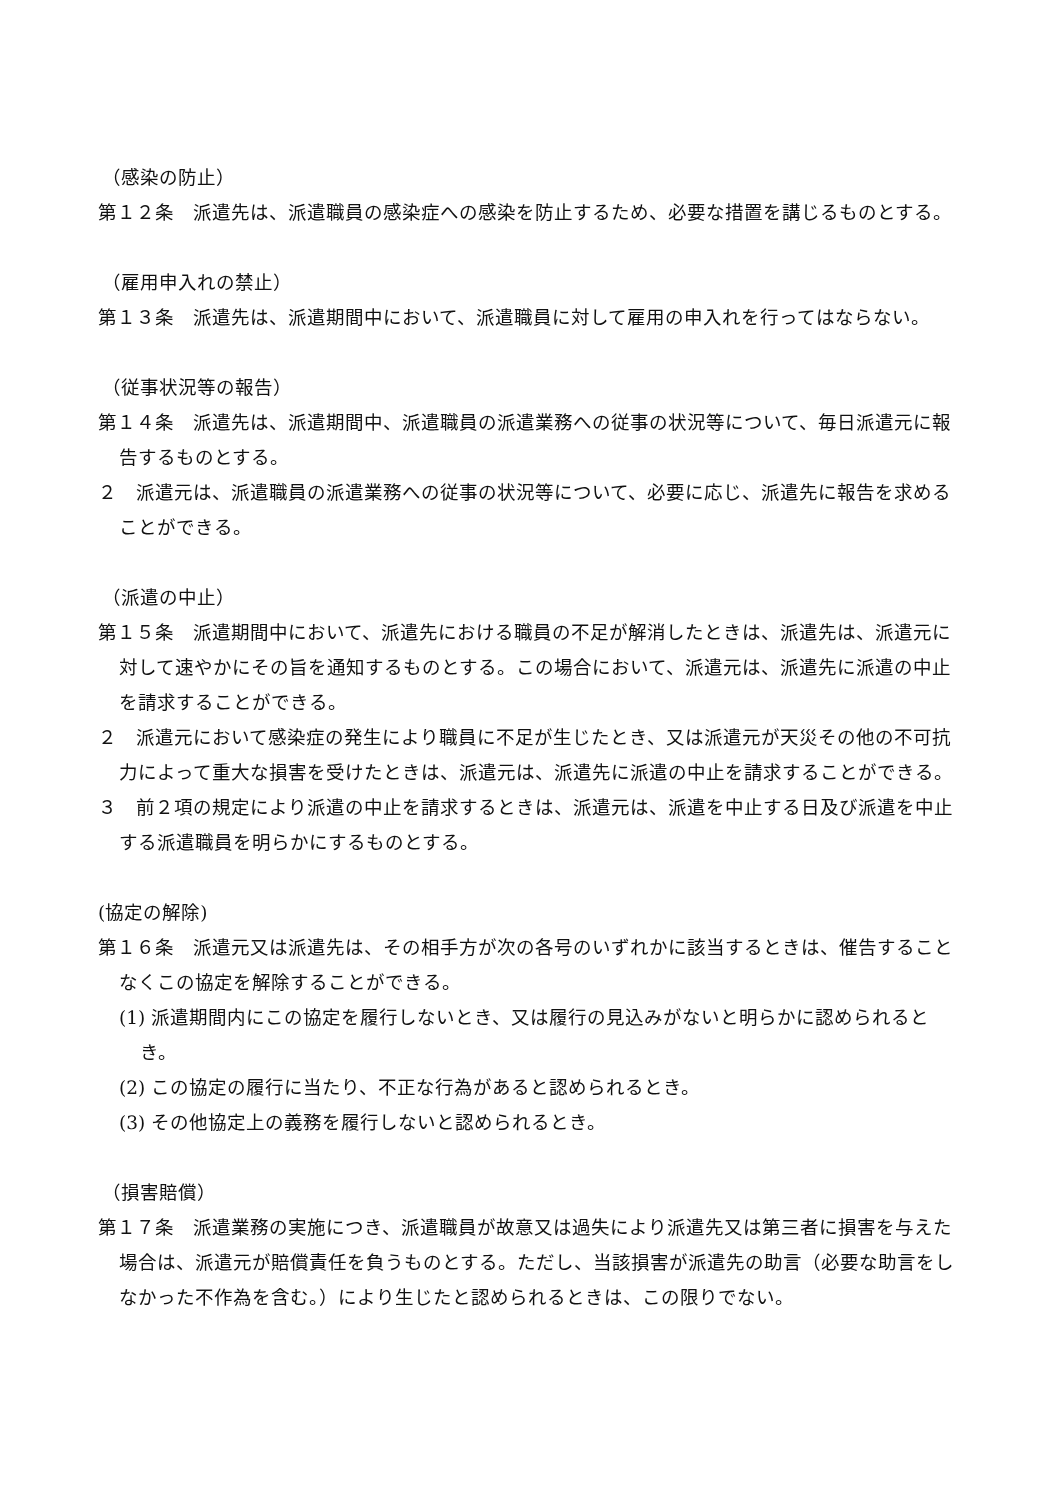（感染の防止）
第１２条　派遣先は、派遣職員の感染症への感染を防止するため、必要な措置を講じるものとする。
（雇用申入れの禁止）
第１３条　派遣先は、派遣期間中において、派遣職員に対して雇用の申入れを行ってはならない。
（従事状況等の報告）
第１４条　派遣先は、派遣期間中、派遣職員の派遣業務への従事の状況等について、毎日派遣元に報告するものとする。
２　派遣元は、派遣職員の派遣業務への従事の状況等について、必要に応じ、派遣先に報告を求めることができる。
（派遣の中止）
第１５条　派遣期間中において、派遣先における職員の不足が解消したときは、派遣先は、派遣元に対して速やかにその旨を通知するものとする。この場合において、派遣元は、派遣先に派遣の中止を請求することができる。
２　派遣元において感染症の発生により職員に不足が生じたとき、又は派遣元が天災その他の不可抗力によって重大な損害を受けたときは、派遣元は、派遣先に派遣の中止を請求することができる。
３　前２項の規定により派遣の中止を請求するときは、派遣元は、派遣を中止する日及び派遣を中止する派遣職員を明らかにするものとする。
(協定の解除)
第１６条　派遣元又は派遣先は、その相手方が次の各号のいずれかに該当するときは、催告することなくこの協定を解除することができる。
(1) 派遣期間内にこの協定を履行しないとき、又は履行の見込みがないと明らかに認められるとき。
(2) この協定の履行に当たり、不正な行為があると認められるとき。
(3) その他協定上の義務を履行しないと認められるとき。
（損害賠償）
第１７条　派遣業務の実施につき、派遣職員が故意又は過失により派遣先又は第三者に損害を与えた場合は、派遣元が賠償責任を負うものとする。ただし、当該損害が派遣先の助言（必要な助言をしなかった不作為を含む。）により生じたと認められるときは、この限りでない。